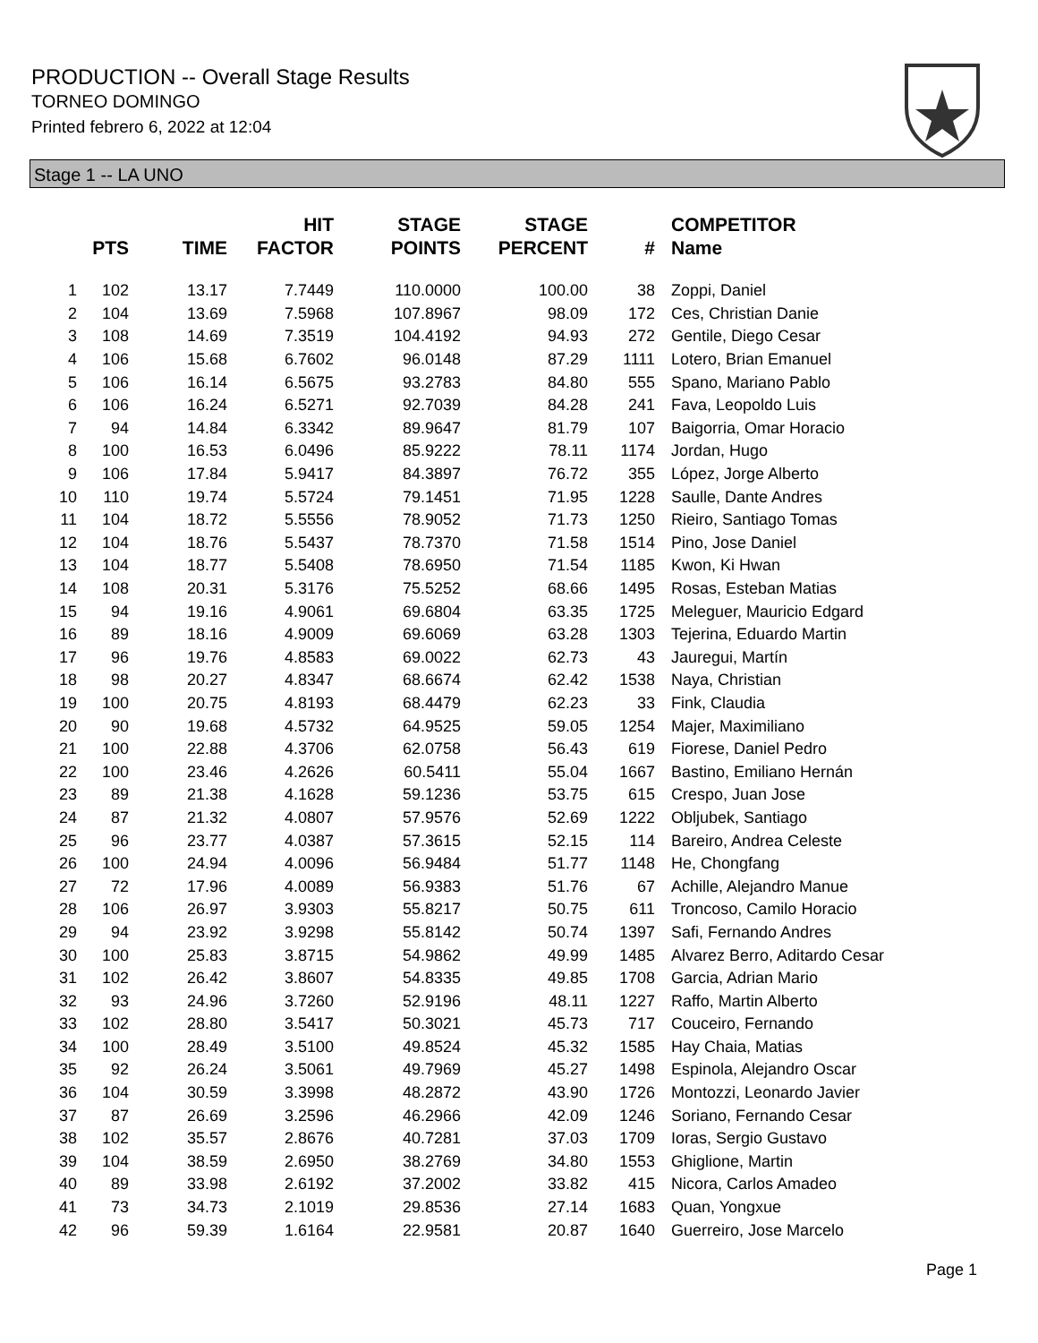PRODUCTION -- Overall Stage Results
TORNEO DOMINGO
Printed febrero 6, 2022 at 12:04
Stage 1 -- LA UNO
| | PTS | TIME | HIT FACTOR | STAGE POINTS | STAGE PERCENT | # | COMPETITOR Name |
| --- | --- | --- | --- | --- | --- | --- | --- |
| 1 | 102 | 13.17 | 7.7449 | 110.0000 | 100.00 | 38 | Zoppi, Daniel |
| 2 | 104 | 13.69 | 7.5968 | 107.8967 | 98.09 | 172 | Ces, Christian Danie |
| 3 | 108 | 14.69 | 7.3519 | 104.4192 | 94.93 | 272 | Gentile, Diego Cesar |
| 4 | 106 | 15.68 | 6.7602 | 96.0148 | 87.29 | 1111 | Lotero, Brian Emanuel |
| 5 | 106 | 16.14 | 6.5675 | 93.2783 | 84.80 | 555 | Spano, Mariano Pablo |
| 6 | 106 | 16.24 | 6.5271 | 92.7039 | 84.28 | 241 | Fava, Leopoldo Luis |
| 7 | 94 | 14.84 | 6.3342 | 89.9647 | 81.79 | 107 | Baigorria, Omar Horacio |
| 8 | 100 | 16.53 | 6.0496 | 85.9222 | 78.11 | 1174 | Jordan, Hugo |
| 9 | 106 | 17.84 | 5.9417 | 84.3897 | 76.72 | 355 | López, Jorge Alberto |
| 10 | 110 | 19.74 | 5.5724 | 79.1451 | 71.95 | 1228 | Saulle, Dante Andres |
| 11 | 104 | 18.72 | 5.5556 | 78.9052 | 71.73 | 1250 | Rieiro, Santiago Tomas |
| 12 | 104 | 18.76 | 5.5437 | 78.7370 | 71.58 | 1514 | Pino, Jose Daniel |
| 13 | 104 | 18.77 | 5.5408 | 78.6950 | 71.54 | 1185 | Kwon, Ki Hwan |
| 14 | 108 | 20.31 | 5.3176 | 75.5252 | 68.66 | 1495 | Rosas, Esteban Matias |
| 15 | 94 | 19.16 | 4.9061 | 69.6804 | 63.35 | 1725 | Meleguer, Mauricio Edgard |
| 16 | 89 | 18.16 | 4.9009 | 69.6069 | 63.28 | 1303 | Tejerina, Eduardo Martin |
| 17 | 96 | 19.76 | 4.8583 | 69.0022 | 62.73 | 43 | Jauregui, Martín |
| 18 | 98 | 20.27 | 4.8347 | 68.6674 | 62.42 | 1538 | Naya, Christian |
| 19 | 100 | 20.75 | 4.8193 | 68.4479 | 62.23 | 33 | Fink, Claudia |
| 20 | 90 | 19.68 | 4.5732 | 64.9525 | 59.05 | 1254 | Majer, Maximiliano |
| 21 | 100 | 22.88 | 4.3706 | 62.0758 | 56.43 | 619 | Fiorese, Daniel Pedro |
| 22 | 100 | 23.46 | 4.2626 | 60.5411 | 55.04 | 1667 | Bastino, Emiliano Hernán |
| 23 | 89 | 21.38 | 4.1628 | 59.1236 | 53.75 | 615 | Crespo, Juan Jose |
| 24 | 87 | 21.32 | 4.0807 | 57.9576 | 52.69 | 1222 | Obljubek, Santiago |
| 25 | 96 | 23.77 | 4.0387 | 57.3615 | 52.15 | 114 | Bareiro, Andrea Celeste |
| 26 | 100 | 24.94 | 4.0096 | 56.9484 | 51.77 | 1148 | He, Chongfang |
| 27 | 72 | 17.96 | 4.0089 | 56.9383 | 51.76 | 67 | Achille, Alejandro Manue |
| 28 | 106 | 26.97 | 3.9303 | 55.8217 | 50.75 | 611 | Troncoso, Camilo Horacio |
| 29 | 94 | 23.92 | 3.9298 | 55.8142 | 50.74 | 1397 | Safi, Fernando Andres |
| 30 | 100 | 25.83 | 3.8715 | 54.9862 | 49.99 | 1485 | Alvarez Berro, Aditardo Cesar |
| 31 | 102 | 26.42 | 3.8607 | 54.8335 | 49.85 | 1708 | Garcia, Adrian Mario |
| 32 | 93 | 24.96 | 3.7260 | 52.9196 | 48.11 | 1227 | Raffo, Martin Alberto |
| 33 | 102 | 28.80 | 3.5417 | 50.3021 | 45.73 | 717 | Couceiro, Fernando |
| 34 | 100 | 28.49 | 3.5100 | 49.8524 | 45.32 | 1585 | Hay Chaia, Matias |
| 35 | 92 | 26.24 | 3.5061 | 49.7969 | 45.27 | 1498 | Espinola, Alejandro Oscar |
| 36 | 104 | 30.59 | 3.3998 | 48.2872 | 43.90 | 1726 | Montozzi, Leonardo Javier |
| 37 | 87 | 26.69 | 3.2596 | 46.2966 | 42.09 | 1246 | Soriano, Fernando Cesar |
| 38 | 102 | 35.57 | 2.8676 | 40.7281 | 37.03 | 1709 | Ioras, Sergio Gustavo |
| 39 | 104 | 38.59 | 2.6950 | 38.2769 | 34.80 | 1553 | Ghiglione, Martin |
| 40 | 89 | 33.98 | 2.6192 | 37.2002 | 33.82 | 415 | Nicora, Carlos Amadeo |
| 41 | 73 | 34.73 | 2.1019 | 29.8536 | 27.14 | 1683 | Quan, Yongxue |
| 42 | 96 | 59.39 | 1.6164 | 22.9581 | 20.87 | 1640 | Guerreiro, Jose Marcelo |
Page 1